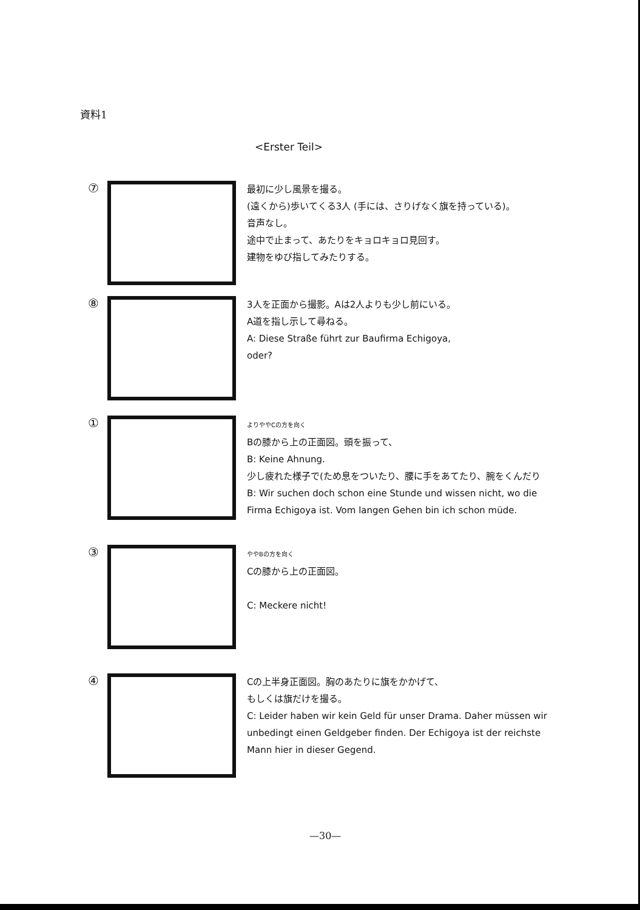資料1
<Erster Teil>
⑦
最初に少し風景を撮る。
(遠くから)歩いてくる3人 (手には、さりげなく旗を持っている)。
音声なし。
途中で止まって、あたりをキョロキョロ見回す。
建物をゆび指してみたりする。
⑧
3人を正面から撮影。Aは2人よりも少し前にいる。
A道を指し示して尋ねる。
A: Diese Straße führt zur Baufirma Echigoya,
oder?
①
よりややCの方を向く
Bの膝から上の正面図。頭を振って、
B: Keine Ahnung.
少し疲れた様子で(ため息をついたり、腰に手をあてたり、腕をくんだり
B: Wir suchen doch schon eine Stunde und wissen nicht, wo die Firma Echigoya ist. Vom langen Gehen bin ich schon müde.
③
ややBの方を向く
Cの膝から上の正面図。
C: Meckere nicht!
④
Cの上半身正面図。胸のあたりに旗をかかげて、
もしくは旗だけを撮る。
C: Leider haben wir kein Geld für unser Drama. Daher müssen wir unbedingt einen Geldgeber finden. Der Echigoya ist der reichste Mann hier in dieser Gegend.
—30—